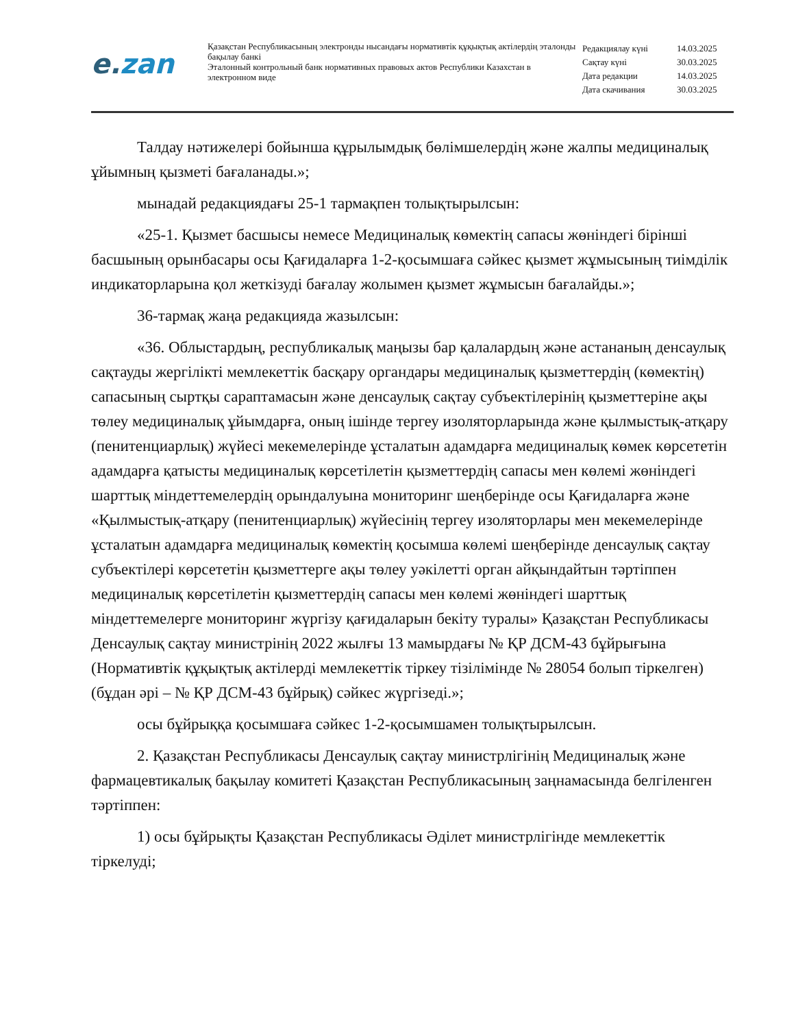e.zan
Қазақстан Республикасының электронды нысандағы нормативтік құқықтық актілердің эталонды бақылау банкі
Эталонный контрольный банк нормативных правовых актов Республики Казахстан в электронном виде
| Редакциялау күні | 14.03.2025 |
| Сақтау күні | 30.03.2025 |
| Дата редакции | 14.03.2025 |
| Дата скачивания | 30.03.2025 |
Талдау нәтижелері бойынша құрылымдық бөлімшелердің және жалпы медициналық ұйымның қызметі бағаланады.»;
мынадай редакциядағы 25-1 тармақпен толықтырылсын:
«25-1. Қызмет басшысы немесе Медициналық көмектің сапасы жөніндегі бірінші басшының орынбасары осы Қағидаларға 1-2-қосымшаға сәйкес қызмет жұмысының тиімділік индикаторларына қол жеткізуді бағалау жолымен қызмет жұмысын бағалайды.»;
36-тармақ жаңа редакцияда жазылсын:
«36. Облыстардың, республикалық маңызы бар қалалардың және астананың денсаулық сақтауды жергілікті мемлекеттік басқару органдары медициналық қызметтердің (көмектің) сапасының сыртқы сараптамасын және денсаулық сақтау субъектілерінің қызметтеріне ақы төлеу медициналық ұйымдарға, оның ішінде тергеу изоляторларында және қылмыстық-атқару (пенитенциарлық) жүйесі мекемелерінде ұсталатын адамдарға медициналық көмек көрсететін адамдарға қатысты медициналық көрсетілетін қызметтердің сапасы мен көлемі жөніндегі шарттық міндеттемелердің орындалуына мониторинг шеңберінде осы Қағидаларға және «Қылмыстық-атқару (пенитенциарлық) жүйесінің тергеу изоляторлары мен мекемелерінде ұсталатын адамдарға медициналық көмектің қосымша көлемі шеңберінде денсаулық сақтау субъектілері көрсететін қызметтерге ақы төлеу уәкілетті орган айқындайтын тәртіппен медициналық көрсетілетін қызметтердің сапасы мен көлемі жөніндегі шарттық міндеттемелерге мониторинг жүргізу қағидаларын бекіту туралы» Қазақстан Республикасы Денсаулық сақтау министрінің 2022 жылғы 13 мамырдағы № ҚР ДСМ-43 бұйрығына (Нормативтік құқықтық актілерді мемлекеттік тіркеу тізілімінде № 28054 болып тіркелген) (бұдан әрі – № ҚР ДСМ-43 бұйрық) сәйкес жүргізеді.»;
осы бұйрыққа қосымшаға сәйкес 1-2-қосымшамен толықтырылсын.
2. Қазақстан Республикасы Денсаулық сақтау министрлігінің Медициналық және фармацевтикалық бақылау комитеті Қазақстан Республикасының заңнамасында белгіленген тәртіппен:
1) осы бұйрықты Қазақстан Республикасы Әділет министрлігінде мемлекеттік тіркелуді;